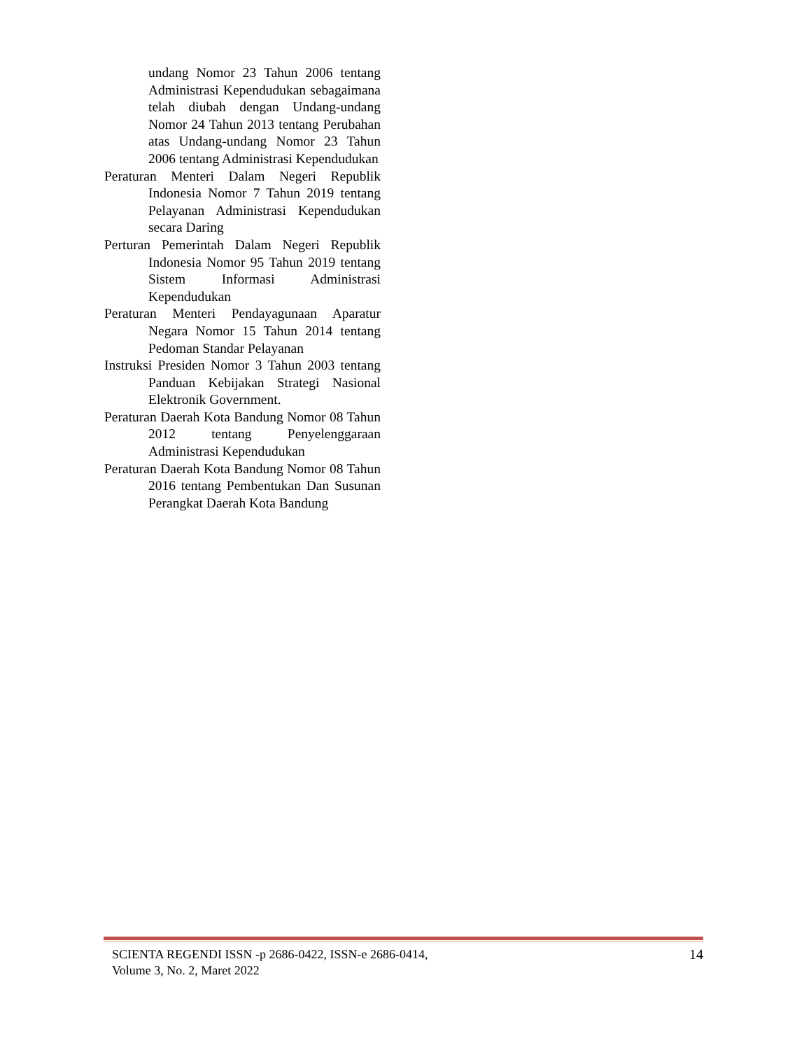undang Nomor 23 Tahun 2006 tentang Administrasi Kependudukan sebagaimana telah diubah dengan Undang-undang Nomor 24 Tahun 2013 tentang Perubahan atas Undang-undang Nomor 23 Tahun 2006 tentang Administrasi Kependudukan
Peraturan Menteri Dalam Negeri Republik Indonesia Nomor 7 Tahun 2019 tentang Pelayanan Administrasi Kependudukan secara Daring
Perturan Pemerintah Dalam Negeri Republik Indonesia Nomor 95 Tahun 2019 tentang Sistem Informasi Administrasi Kependudukan
Peraturan Menteri Pendayagunaan Aparatur Negara Nomor 15 Tahun 2014 tentang Pedoman Standar Pelayanan
Instruksi Presiden Nomor 3 Tahun 2003 tentang Panduan Kebijakan Strategi Nasional Elektronik Government.
Peraturan Daerah Kota Bandung Nomor 08 Tahun 2012 tentang Penyelenggaraan Administrasi Kependudukan
Peraturan Daerah Kota Bandung Nomor 08 Tahun 2016 tentang Pembentukan Dan Susunan Perangkat Daerah Kota Bandung
SCIENTA REGENDI ISSN -p 2686-0422, ISSN-e 2686-0414,
Volume 3, No. 2, Maret 2022
14